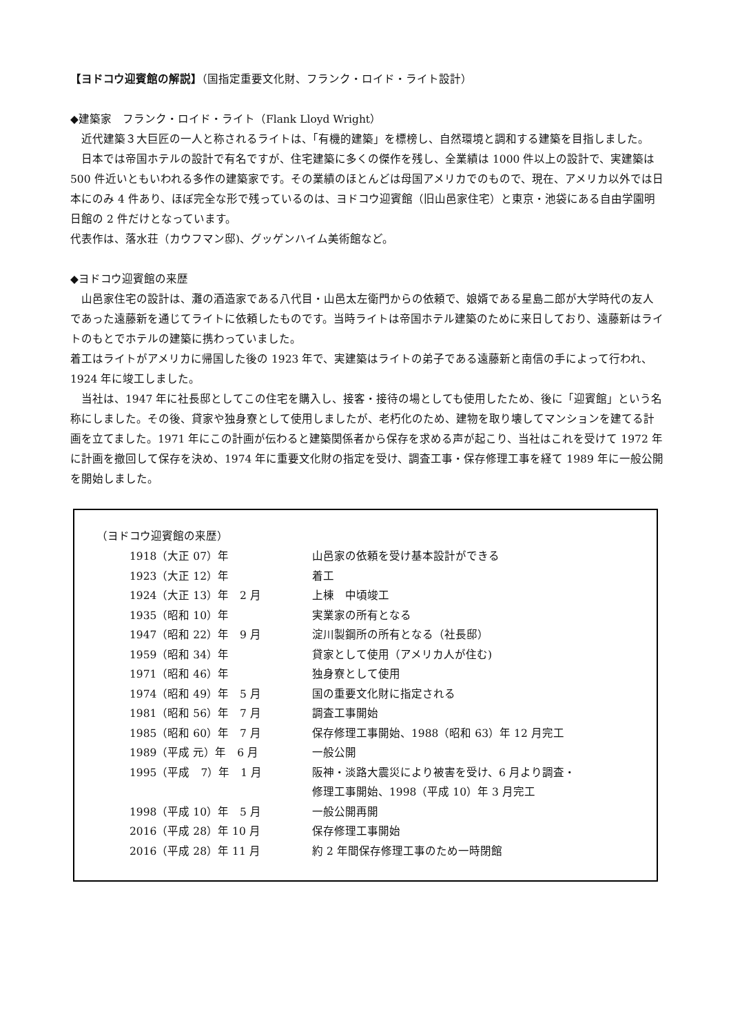【ヨドコウ迎賓館の解説】（国指定重要文化財、フランク・ロイド・ライト設計）
◆建築家　フランク・ロイド・ライト（Flank Lloyd Wright）
　近代建築３大巨匠の一人と称されるライトは、「有機的建築」を標榜し、自然環境と調和する建築を目指しました。
　日本では帝国ホテルの設計で有名ですが、住宅建築に多くの傑作を残し、全業績は 1000 件以上の設計で、実建築は 500 件近いともいわれる多作の建築家です。その業績のほとんどは母国アメリカでのもので、現在、アメリカ以外では日本にのみ 4 件あり、ほぼ完全な形で残っているのは、ヨドコウ迎賓館（旧山邑家住宅）と東京・池袋にある自由学園明日館の 2 件だけとなっています。
代表作は、落水荘（カウフマン邸)、グッゲンハイム美術館など。
◆ヨドコウ迎賓館の来歴
　山邑家住宅の設計は、灘の酒造家である八代目・山邑太左衛門からの依頼で、娘婿である星島二郎が大学時代の友人であった遠藤新を通じてライトに依頼したものです。当時ライトは帝国ホテル建築のために来日しており、遠藤新はライトのもとでホテルの建築に携わっていました。
着工はライトがアメリカに帰国した後の 1923 年で、実建築はライトの弟子である遠藤新と南信の手によって行われ、1924 年に竣工しました。
　当社は、1947 年に社長邸としてこの住宅を購入し、接客・接待の場としても使用したため、後に「迎賓館」という名称にしました。その後、貸家や独身寮として使用しましたが、老朽化のため、建物を取り壊してマンションを建てる計画を立てました。1971 年にこの計画が伝わると建築関係者から保存を求める声が起こり、当社はこれを受けて 1972 年に計画を撤回して保存を決め、1974 年に重要文化財の指定を受け、調査工事・保存修理工事を経て 1989 年に一般公開を開始しました。
（ヨドコウ迎賓館の来歴）
| 1918（大正 07）年 | 山邑家の依頼を受け基本設計ができる |
| 1923（大正 12）年 | 着工 |
| 1924（大正 13）年 2 月 | 上棟 中頃竣工 |
| 1935（昭和 10）年 | 実業家の所有となる |
| 1947（昭和 22）年 9 月 | 淀川製鋼所の所有となる（社長邸） |
| 1959（昭和 34）年 | 貸家として使用（アメリカ人が住む) |
| 1971（昭和 46）年 | 独身寮として使用 |
| 1974（昭和 49）年 5 月 | 国の重要文化財に指定される |
| 1981（昭和 56）年 7 月 | 調査工事開始 |
| 1985（昭和 60）年 7 月 | 保存修理工事開始、1988（昭和 63）年 12 月完工 |
| 1989（平成 元）年 6 月 | 一般公開 |
| 1995（平成 7）年 1 月 | 阪神・淡路大震災により被害を受け、6 月より調査・ 修理工事開始、1998（平成 10）年 3 月完工 |
| 1998（平成 10）年 5 月 | 一般公開再開 |
| 2016（平成 28）年 10 月 | 保存修理工事開始 |
| 2016（平成 28）年 11 月 | 約 2 年間保存修理工事のため一時閉館 |